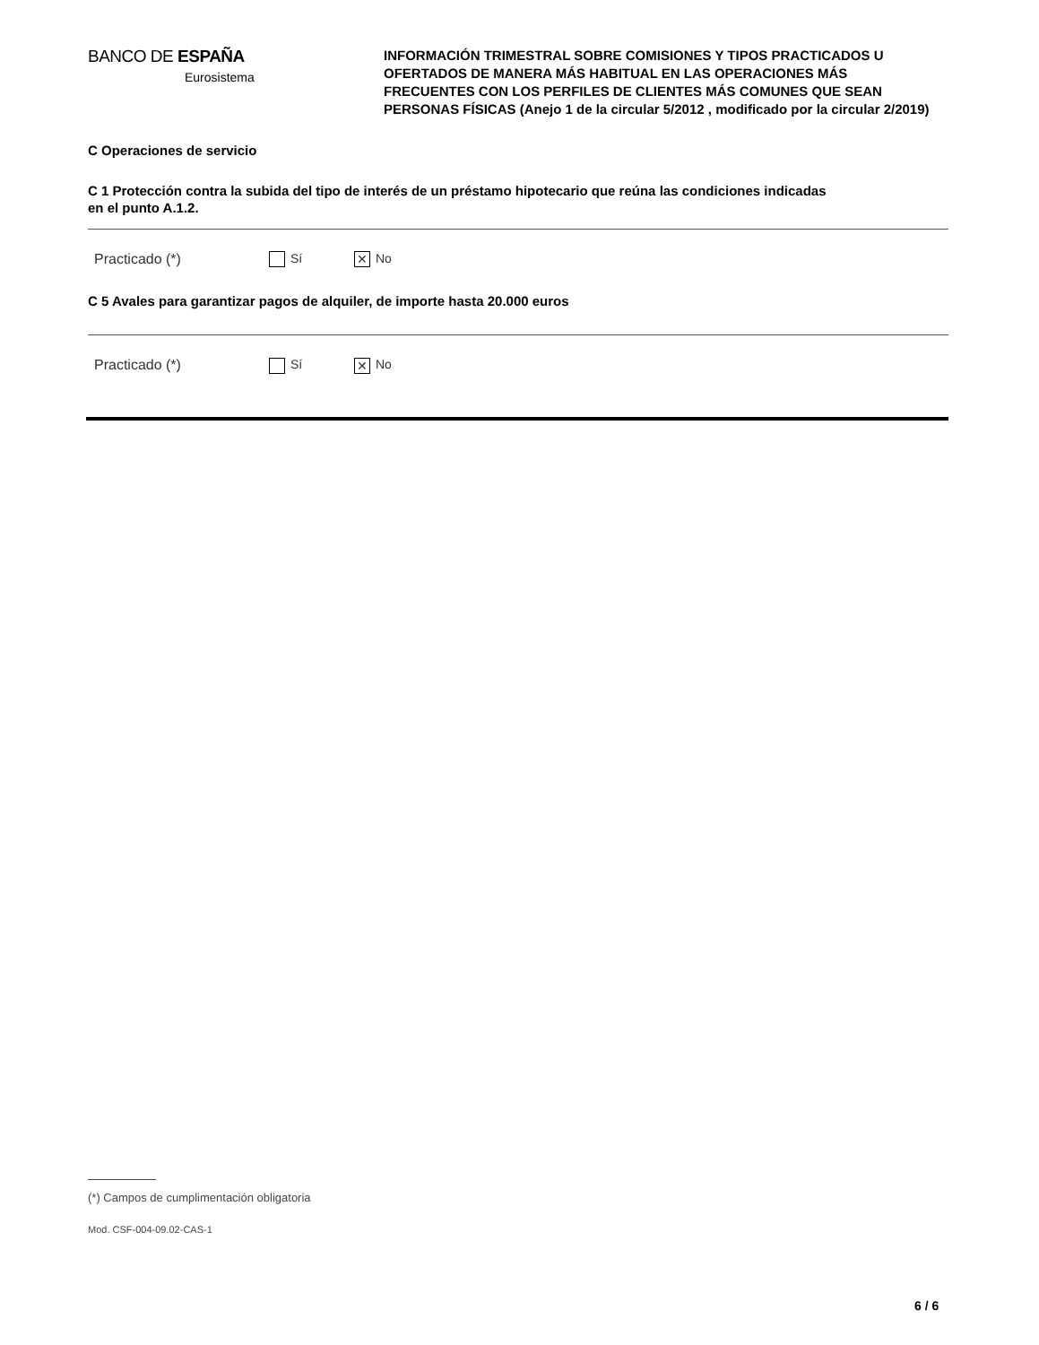BANCO DE ESPAÑA
Eurosistema
INFORMACIÓN TRIMESTRAL SOBRE COMISIONES Y TIPOS PRACTICADOS U OFERTADOS DE MANERA MÁS HABITUAL EN LAS OPERACIONES MÁS FRECUENTES CON LOS PERFILES DE CLIENTES MÁS COMUNES QUE SEAN PERSONAS FÍSICAS (Anejo 1 de la circular 5/2012 , modificado por la circular 2/2019)
C Operaciones de servicio
C 1 Protección contra la subida del tipo de interés de un préstamo hipotecario que reúna las condiciones indicadas
en el punto A.1.2.
Practicado (*) Sí ✕ No
C 5 Avales para garantizar pagos de alquiler, de importe hasta 20.000 euros
Practicado (*) Sí ✕ No
(*) Campos de cumplimentación obligatoria
Mod. CSF-004-09.02-CAS-1
6 / 6